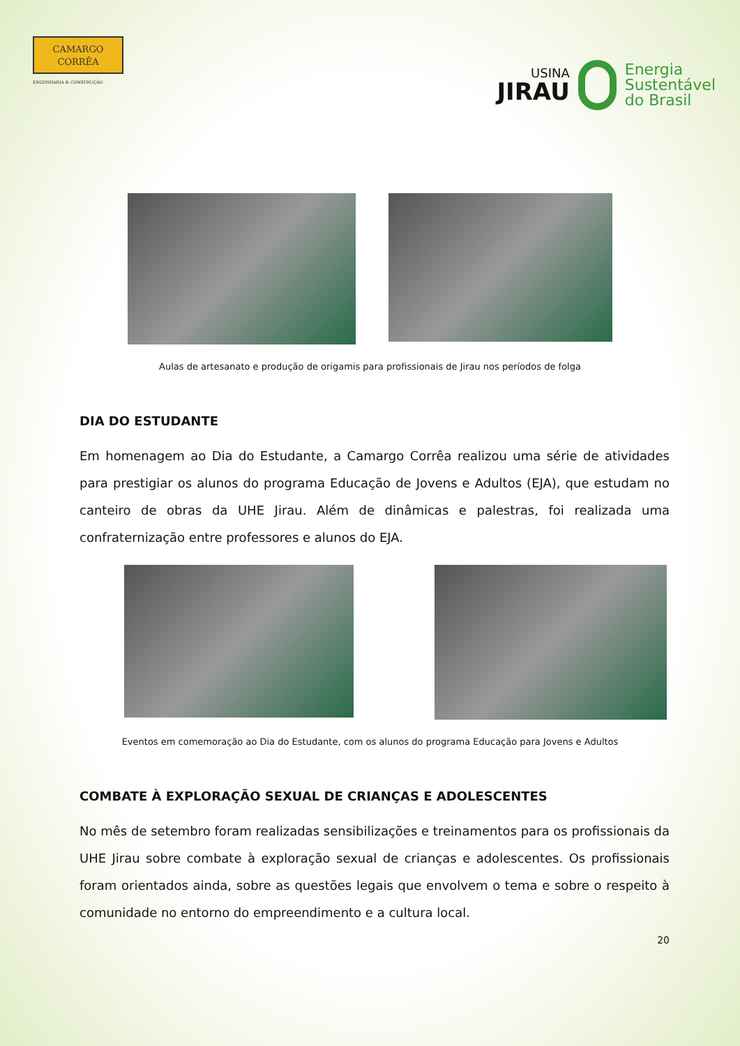CAMARGO
CORRÊA
ENGENHARIA & CONSTRUÇÃO
USINA
JIRAU
Energia
Sustentável
do Brasil
Aulas de artesanato e produção de origamis para profissionais de Jirau nos períodos de folga
DIA DO ESTUDANTE
Em homenagem ao Dia do Estudante, a Camargo Corrêa realizou uma série de atividades para prestigiar os alunos do programa Educação de Jovens e Adultos (EJA), que estudam no canteiro de obras da UHE Jirau. Além de dinâmicas e palestras, foi realizada uma confraternização entre professores e alunos do EJA.
Eventos em comemoração ao Dia do Estudante, com os alunos do programa Educação para Jovens e Adultos
COMBATE À EXPLORAÇÃO SEXUAL DE CRIANÇAS E ADOLESCENTES
No mês de setembro foram realizadas sensibilizações e treinamentos para os profissionais da UHE Jirau sobre combate à exploração sexual de crianças e adolescentes. Os profissionais foram orientados ainda, sobre as questões legais que envolvem o tema e sobre o respeito à comunidade no entorno do empreendimento e a cultura local.
20